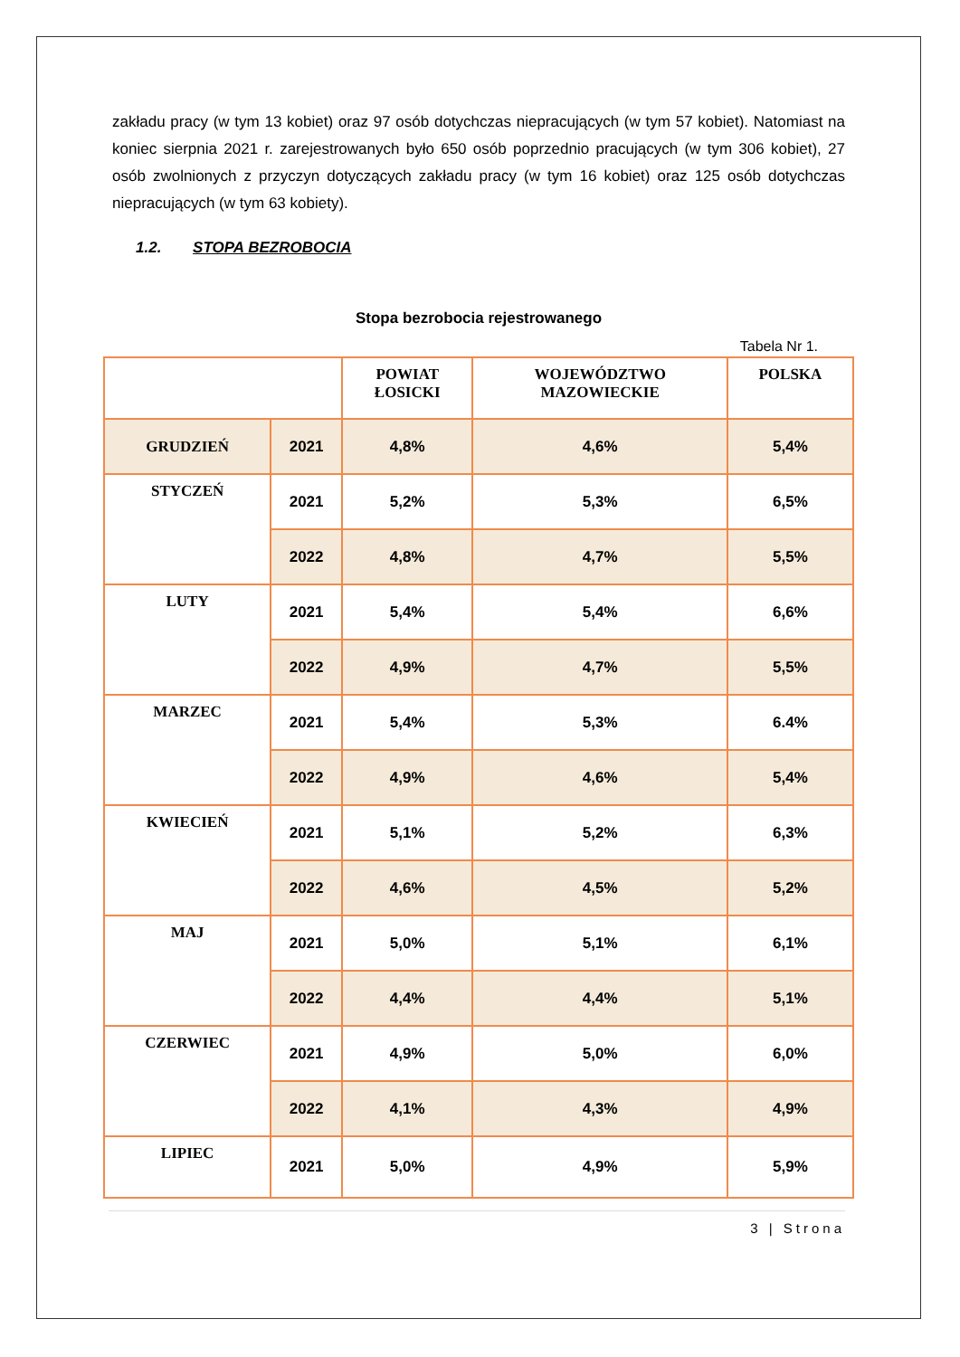zakładu pracy (w tym 13 kobiet) oraz 97 osób dotychczas niepracujących (w tym 57 kobiet). Natomiast na koniec sierpnia 2021 r. zarejestrowanych było 650 osób poprzednio pracujących (w tym 306 kobiet), 27 osób zwolnionych z przyczyn dotyczących zakładu pracy (w tym 16 kobiet) oraz 125 osób dotychczas niepracujących (w tym 63 kobiety).
1.2. STOPA BEZROBOCIA
Stopa bezrobocia rejestrowanego
Tabela Nr 1.
| | | POWIAT ŁOSICKI | WOJEWÓDZTWO MAZOWIECKIE | POLSKA |
| --- | --- | --- | --- | --- |
| GRUDZIEŃ | 2021 | 4,8% | 4,6% | 5,4% |
| STYCZEŃ | 2021 | 5,2% | 5,3% | 6,5% |
| | 2022 | 4,8% | 4,7% | 5,5% |
| LUTY | 2021 | 5,4% | 5,4% | 6,6% |
| | 2022 | 4,9% | 4,7% | 5,5% |
| MARZEC | 2021 | 5,4% | 5,3% | 6.4% |
| | 2022 | 4,9% | 4,6% | 5,4% |
| KWIECIEŃ | 2021 | 5,1% | 5,2% | 6,3% |
| | 2022 | 4,6% | 4,5% | 5,2% |
| MAJ | 2021 | 5,0% | 5,1% | 6,1% |
| | 2022 | 4,4% | 4,4% | 5,1% |
| CZERWIEC | 2021 | 4,9% | 5,0% | 6,0% |
| | 2022 | 4,1% | 4,3% | 4,9% |
| LIPIEC | 2021 | 5,0% | 4,9% | 5,9% |
3 | Strona